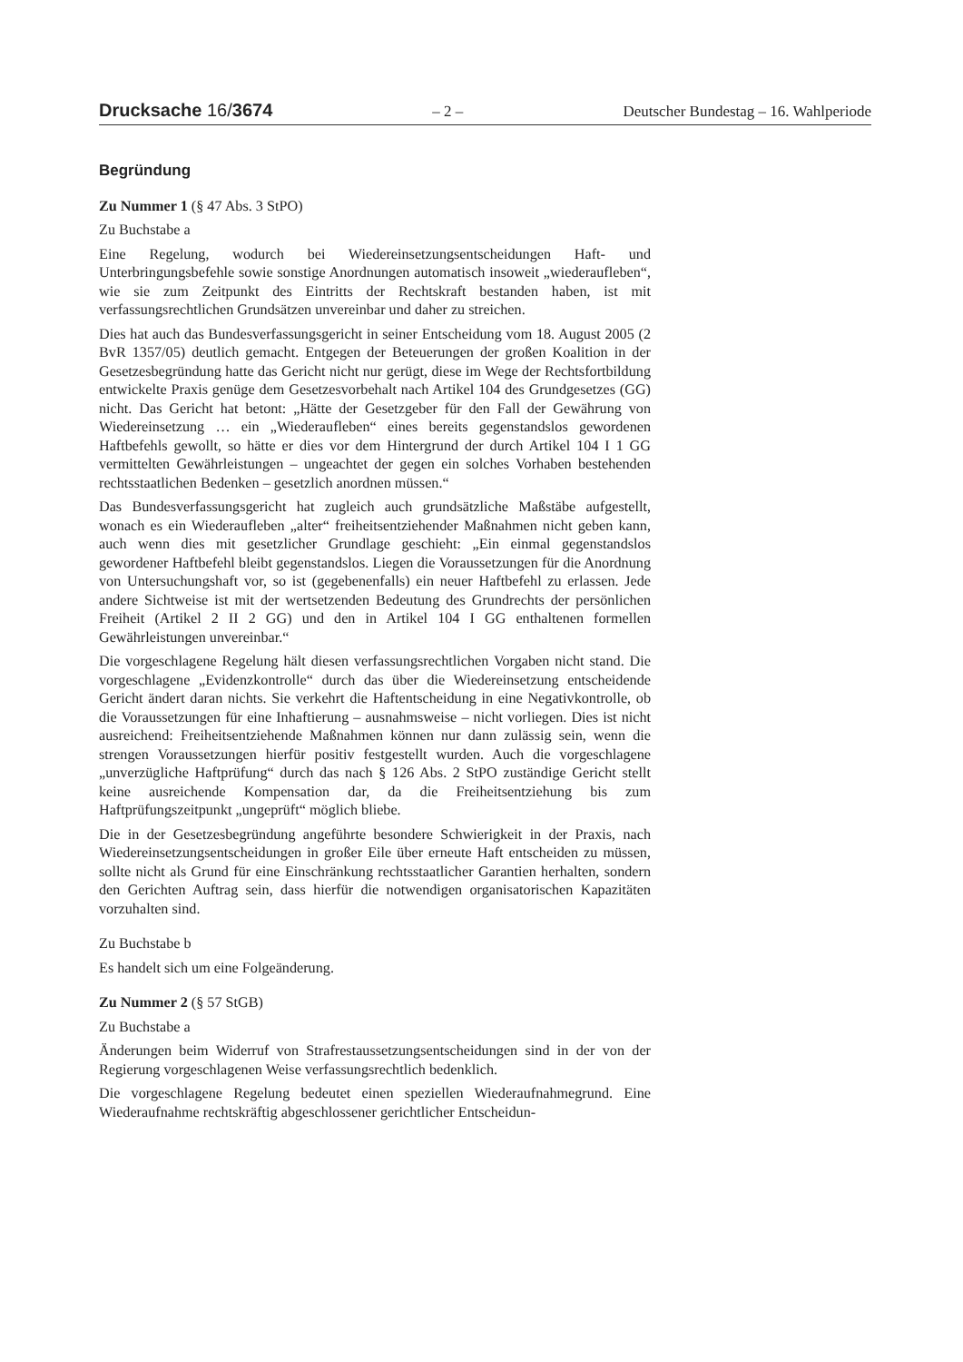Drucksache 16/3674 – 2 – Deutscher Bundestag – 16. Wahlperiode
Begründung
Zu Nummer 1 (§ 47 Abs. 3 StPO)
Zu Buchstabe a
Eine Regelung, wodurch bei Wiedereinsetzungsentscheidungen Haft- und Unterbringungsbefehle sowie sonstige Anordnungen automatisch insoweit „wiederaufleben“, wie sie zum Zeitpunkt des Eintritts der Rechtskraft bestanden haben, ist mit verfassungsrechtlichen Grundsätzen unvereinbar und daher zu streichen.
Dies hat auch das Bundesverfassungsgericht in seiner Entscheidung vom 18. August 2005 (2 BvR 1357/05) deutlich gemacht. Entgegen der Beteuerungen der großen Koalition in der Gesetzesbegründung hatte das Gericht nicht nur gerügt, diese im Wege der Rechtsfortbildung entwickelte Praxis genüge dem Gesetzesvorbehalt nach Artikel 104 des Grundgesetzes (GG) nicht. Das Gericht hat betont: „Hätte der Gesetzgeber für den Fall der Gewährung von Wiedereinsetzung … ein „Wiederaufleben“ eines bereits gegenstandslos gewordenen Haftbefehls gewollt, so hätte er dies vor dem Hintergrund der durch Artikel 104 I 1 GG vermittelten Gewährleistungen – ungeachtet der gegen ein solches Vorhaben bestehenden rechtsstaatlichen Bedenken – gesetzlich anordnen müssen.“
Das Bundesverfassungsgericht hat zugleich auch grundsätzliche Maßstäbe aufgestellt, wonach es ein Wiederaufleben „alter“ freiheitsentziehender Maßnahmen nicht geben kann, auch wenn dies mit gesetzlicher Grundlage geschieht: „Ein einmal gegenstandslos gewordener Haftbefehl bleibt gegenstandslos. Liegen die Voraussetzungen für die Anordnung von Untersuchungshaft vor, so ist (gegebenenfalls) ein neuer Haftbefehl zu erlassen. Jede andere Sichtweise ist mit der wertsetzenden Bedeutung des Grundrechts der persönlichen Freiheit (Artikel 2 II 2 GG) und den in Artikel 104 I GG enthaltenen formellen Gewährleistungen unvereinbar.“
Die vorgeschlagene Regelung hält diesen verfassungsrechtlichen Vorgaben nicht stand. Die vorgeschlagene „Evidenzkontrolle“ durch das über die Wiedereinsetzung entscheidende Gericht ändert daran nichts. Sie verkehrt die Haftentscheidung in eine Negativkontrolle, ob die Voraussetzungen für eine Inhaftierung – ausnahmsweise – nicht vorliegen. Dies ist nicht ausreichend: Freiheitsentziehende Maßnahmen können nur dann zulässig sein, wenn die strengen Voraussetzungen hierfür positiv festgestellt wurden. Auch die vorgeschlagene „unverzügliche Haftprüfung“ durch das nach § 126 Abs. 2 StPO zuständige Gericht stellt keine ausreichende Kompensation dar, da die Freiheitsentziehung bis zum Haftprüfungszeitpunkt „ungeprüft“ möglich bliebe.
Die in der Gesetzesbegründung angeführte besondere Schwierigkeit in der Praxis, nach Wiedereinsetzungsentscheidungen in großer Eile über erneute Haft entscheiden zu müssen, sollte nicht als Grund für eine Einschränkung rechtsstaatlicher Garantien herhalten, sondern den Gerichten Auftrag sein, dass hierfür die notwendigen organisatorischen Kapazitäten vorzuhalten sind.
Zu Buchstabe b
Es handelt sich um eine Folgeänderung.
Zu Nummer 2 (§ 57 StGB)
Zu Buchstabe a
Änderungen beim Widerruf von Strafrestaussetzungsentscheidungen sind in der von der Regierung vorgeschlagenen Weise verfassungsrechtlich bedenklich.
Die vorgeschlagene Regelung bedeutet einen speziellen Wiederaufnahmegrund. Eine Wiederaufnahme rechtskräftig abgeschlossener gerichtlicher Entscheidun-